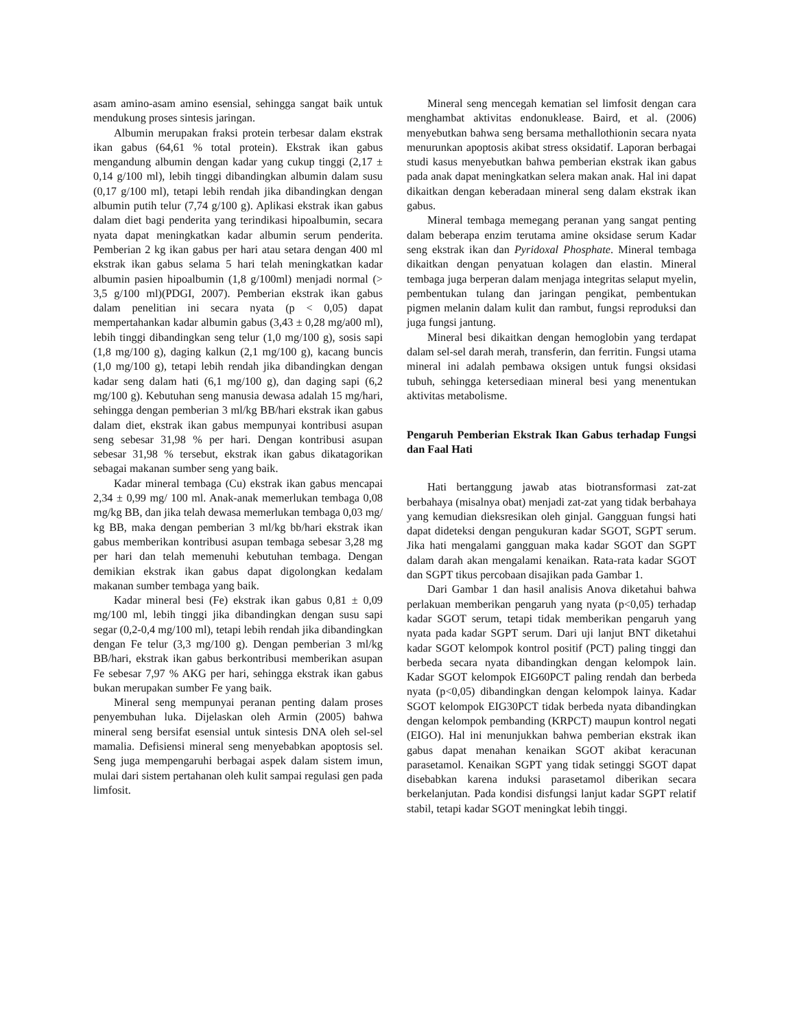asam amino-asam amino esensial, sehingga sangat baik untuk mendukung proses sintesis jaringan.
Albumin merupakan fraksi protein terbesar dalam ekstrak ikan gabus (64,61 % total protein). Ekstrak ikan gabus mengandung albumin dengan kadar yang cukup tinggi (2,17 ± 0,14 g/100 ml), lebih tinggi dibandingkan albumin dalam susu (0,17 g/100 ml), tetapi lebih rendah jika dibandingkan dengan albumin putih telur (7,74 g/100 g). Aplikasi ekstrak ikan gabus dalam diet bagi penderita yang terindikasi hipoalbumin, secara nyata dapat meningkatkan kadar albumin serum penderita. Pemberian 2 kg ikan gabus per hari atau setara dengan 400 ml ekstrak ikan gabus selama 5 hari telah meningkatkan kadar albumin pasien hipoalbumin (1,8 g/100ml) menjadi normal (> 3,5 g/100 ml)(PDGI, 2007). Pemberian ekstrak ikan gabus dalam penelitian ini secara nyata (p < 0,05) dapat mempertahankan kadar albumin gabus (3,43 ± 0,28 mg/a00 ml), lebih tinggi dibandingkan seng telur (1,0 mg/100 g), sosis sapi (1,8 mg/100 g), daging kalkun (2,1 mg/100 g), kacang buncis (1,0 mg/100 g), tetapi lebih rendah jika dibandingkan dengan kadar seng dalam hati (6,1 mg/100 g), dan daging sapi (6,2 mg/100 g). Kebutuhan seng manusia dewasa adalah 15 mg/hari, sehingga dengan pemberian 3 ml/kg BB/hari ekstrak ikan gabus dalam diet, ekstrak ikan gabus mempunyai kontribusi asupan seng sebesar 31,98 % per hari. Dengan kontribusi asupan sebesar 31,98 % tersebut, ekstrak ikan gabus dikatagorikan sebagai makanan sumber seng yang baik.
Kadar mineral tembaga (Cu) ekstrak ikan gabus mencapai 2,34 ± 0,99 mg/ 100 ml. Anak-anak memerlukan tembaga 0,08 mg/kg BB, dan jika telah dewasa memerlukan tembaga 0,03 mg/ kg BB, maka dengan pemberian 3 ml/kg bb/hari ekstrak ikan gabus memberikan kontribusi asupan tembaga sebesar 3,28 mg per hari dan telah memenuhi kebutuhan tembaga. Dengan demikian ekstrak ikan gabus dapat digolongkan kedalam makanan sumber tembaga yang baik.
Kadar mineral besi (Fe) ekstrak ikan gabus 0,81 ± 0,09 mg/100 ml, lebih tinggi jika dibandingkan dengan susu sapi segar (0,2-0,4 mg/100 ml), tetapi lebih rendah jika dibandingkan dengan Fe telur (3,3 mg/100 g). Dengan pemberian 3 ml/kg BB/hari, ekstrak ikan gabus berkontribusi memberikan asupan Fe sebesar 7,97 % AKG per hari, sehingga ekstrak ikan gabus bukan merupakan sumber Fe yang baik.
Mineral seng mempunyai peranan penting dalam proses penyembuhan luka. Dijelaskan oleh Armin (2005) bahwa mineral seng bersifat esensial untuk sintesis DNA oleh sel-sel mamalia. Defisiensi mineral seng menyebabkan apoptosis sel. Seng juga mempengaruhi berbagai aspek dalam sistem imun, mulai dari sistem pertahanan oleh kulit sampai regulasi gen pada limfosit.
Mineral seng mencegah kematian sel limfosit dengan cara menghambat aktivitas endonuklease. Baird, et al. (2006) menyebutkan bahwa seng bersama methallothionin secara nyata menurunkan apoptosis akibat stress oksidatif. Laporan berbagai studi kasus menyebutkan bahwa pemberian ekstrak ikan gabus pada anak dapat meningkatkan selera makan anak. Hal ini dapat dikaitkan dengan keberadaan mineral seng dalam ekstrak ikan gabus.
Mineral tembaga memegang peranan yang sangat penting dalam beberapa enzim terutama amine oksidase serum Kadar seng ekstrak ikan dan Pyridoxal Phosphate. Mineral tembaga dikaitkan dengan penyatuan kolagen dan elastin. Mineral tembaga juga berperan dalam menjaga integritas selaput myelin, pembentukan tulang dan jaringan pengikat, pembentukan pigmen melanin dalam kulit dan rambut, fungsi reproduksi dan juga fungsi jantung.
Mineral besi dikaitkan dengan hemoglobin yang terdapat dalam sel-sel darah merah, transferin, dan ferritin. Fungsi utama mineral ini adalah pembawa oksigen untuk fungsi oksidasi tubuh, sehingga ketersediaan mineral besi yang menentukan aktivitas metabolisme.
Pengaruh Pemberian Ekstrak Ikan Gabus terhadap Fungsi dan Faal Hati
Hati bertanggung jawab atas biotransformasi zat-zat berbahaya (misalnya obat) menjadi zat-zat yang tidak berbahaya yang kemudian dieksresikan oleh ginjal. Gangguan fungsi hati dapat dideteksi dengan pengukuran kadar SGOT, SGPT serum. Jika hati mengalami gangguan maka kadar SGOT dan SGPT dalam darah akan mengalami kenaikan. Rata-rata kadar SGOT dan SGPT tikus percobaan disajikan pada Gambar 1.
Dari Gambar 1 dan hasil analisis Anova diketahui bahwa perlakuan memberikan pengaruh yang nyata (p<0,05) terhadap kadar SGOT serum, tetapi tidak memberikan pengaruh yang nyata pada kadar SGPT serum. Dari uji lanjut BNT diketahui kadar SGOT kelompok kontrol positif (PCT) paling tinggi dan berbeda secara nyata dibandingkan dengan kelompok lain. Kadar SGOT kelompok EIG60PCT paling rendah dan berbeda nyata (p<0,05) dibandingkan dengan kelompok lainya. Kadar SGOT kelompok EIG30PCT tidak berbeda nyata dibandingkan dengan kelompok pembanding (KRPCT) maupun kontrol negati (EIGO). Hal ini menunjukkan bahwa pemberian ekstrak ikan gabus dapat menahan kenaikan SGOT akibat keracunan parasetamol. Kenaikan SGPT yang tidak setinggi SGOT dapat disebabkan karena induksi parasetamol diberikan secara berkelanjutan. Pada kondisi disfungsi lanjut kadar SGPT relatif stabil, tetapi kadar SGOT meningkat lebih tinggi.